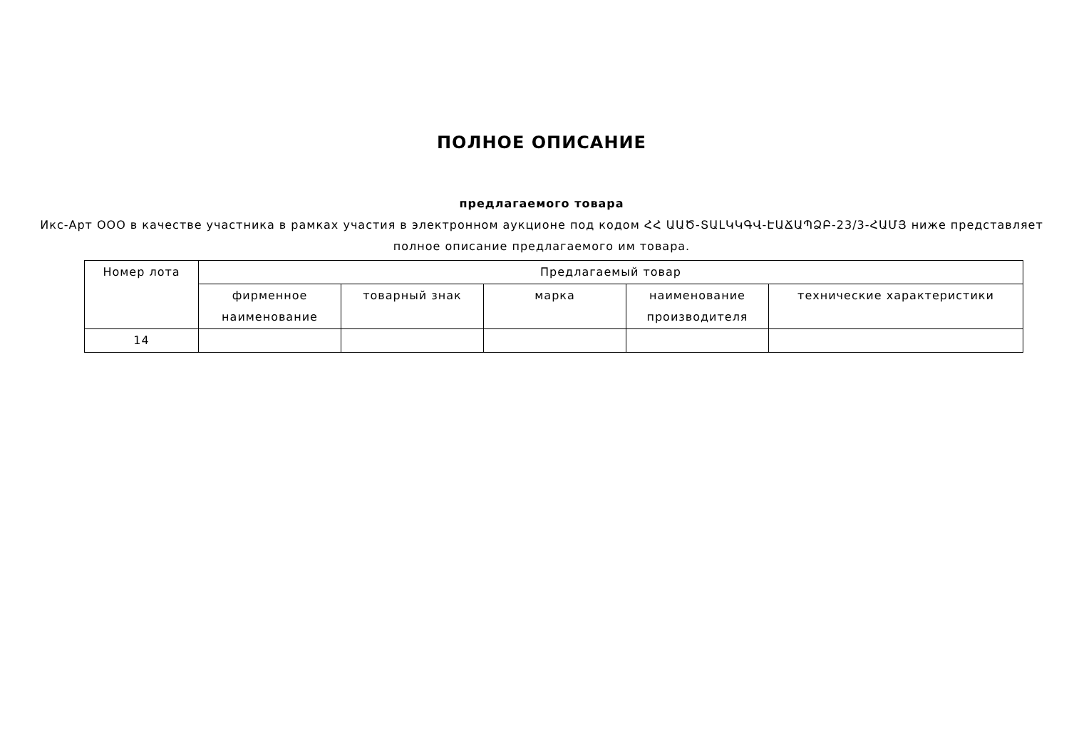ПОЛНОЕ ОПИСАНИЕ
предлагаемого товара
Икс-Арт ООО в качестве участника в рамках участия в электронном аукционе под кодом ՀՀ ԱԱԾ-ՏԱԼԿԿԳՎ-ԷԱՃԱՊՁԲ-23/3-ՀԱՄՅ ниже представляет полное описание предлагаемого им товара.
| Номер лота | Предлагаемый товар | | | | |
| --- | --- | --- | --- | --- | --- |
| | фирменное наименование | товарный знак | марка | наименование производителя | технические характеристики |
| 14 | | | | | |